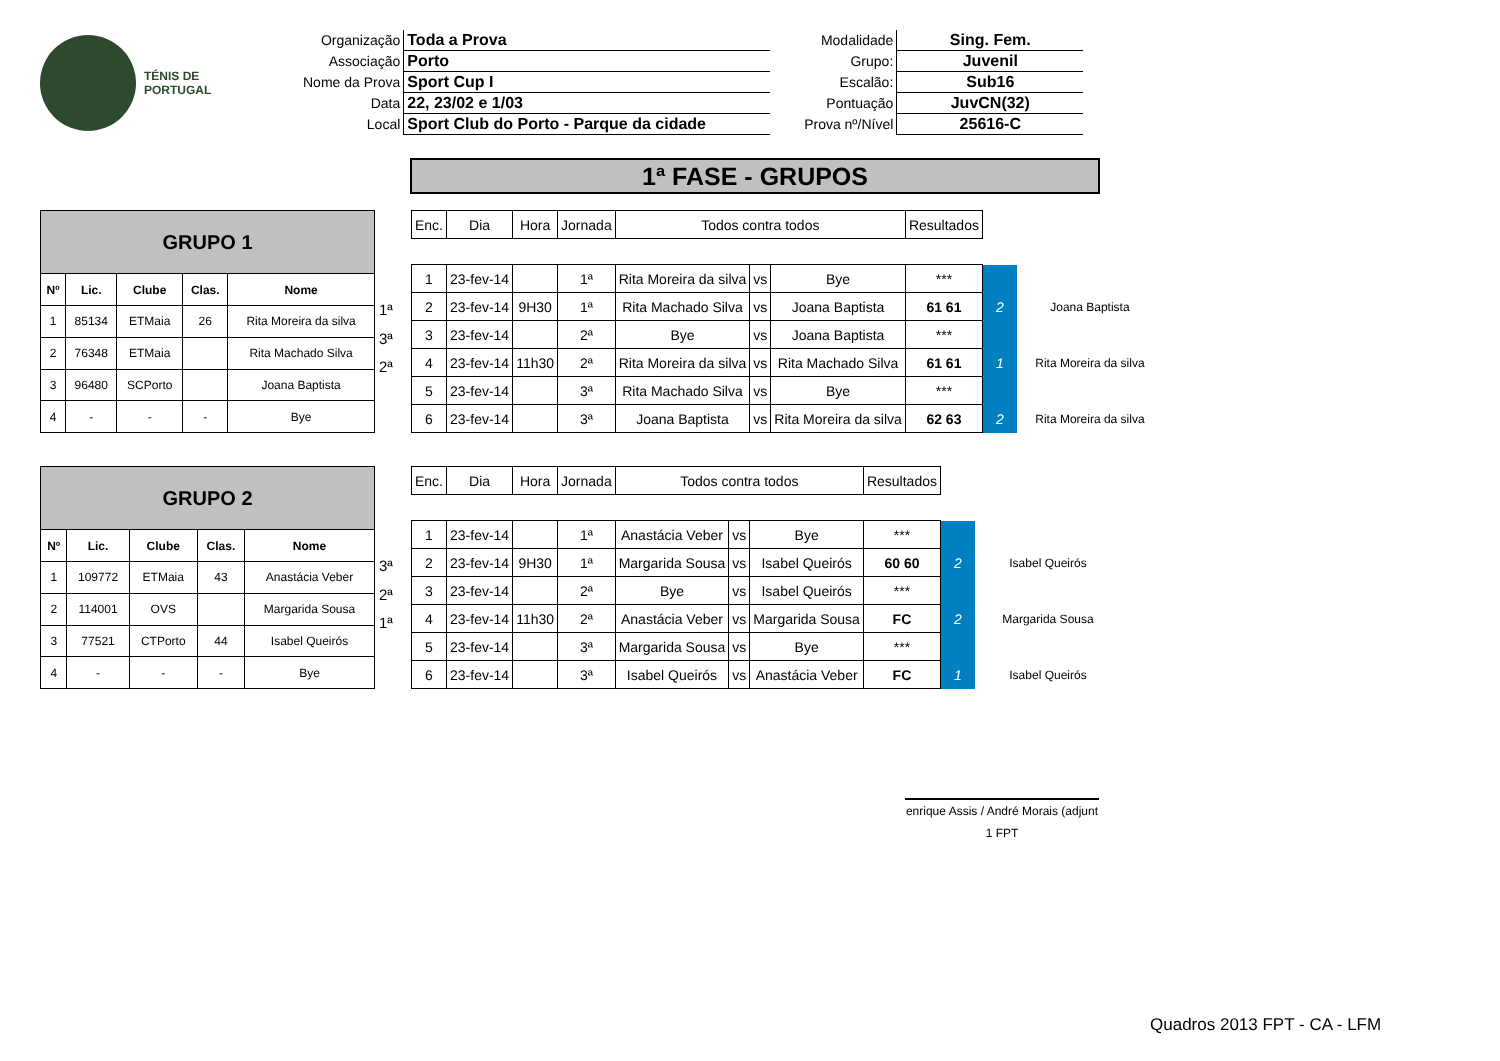TÉNIS DE
PORTUGAL
| Organização | Toda a Prova | Modalidade | Sing. Fem. |
| Associação | Porto | Grupo: | Juvenil |
| Nome da Prova | Sport Cup I | Escalão: | Sub16 |
| Data | 22, 23/02 e 1/03 | Pontuação | JuvCN(32) |
| Local | Sport Club do Porto - Parque da cidade | Prova nº/Nível | 25616-C |
1ª FASE - GRUPOS
| GRUPO 1 | | | | |
| Nº | Lic. | Clube | Clas. | Nome |
| 1 | 85134 | ETMaia | 26 | Rita Moreira da silva |
| 2 | 76348 | ETMaia | | Rita Machado Silva |
| 3 | 96480 | SCPorto | | Joana Baptista |
| 4 | - | - | - | Bye |
1ª
3ª
2ª
| Enc. | Dia | Hora | Jornada | Todos contra todos | | | Resultados | | |
| 1 | 23-fev-14 | | 1ª | Rita Moreira da silva | vs | Bye | *** | | |
| 2 | 23-fev-14 | 9H30 | 1ª | Rita Machado Silva | vs | Joana Baptista | 61 61 | 2 | Joana Baptista |
| 3 | 23-fev-14 | | 2ª | Bye | vs | Joana Baptista | *** | | |
| 4 | 23-fev-14 | 11h30 | 2ª | Rita Moreira da silva | vs | Rita Machado Silva | 61 61 | 1 | Rita Moreira da silva |
| 5 | 23-fev-14 | | 3ª | Rita Machado Silva | vs | Bye | *** | | |
| 6 | 23-fev-14 | | 3ª | Joana Baptista | vs | Rita Moreira da silva | 62 63 | 2 | Rita Moreira da silva |
| GRUPO 2 | | | | |
| Nº | Lic. | Clube | Clas. | Nome |
| 1 | 109772 | ETMaia | 43 | Anastácia Veber |
| 2 | 114001 | OVS | | Margarida Sousa |
| 3 | 77521 | CTPorto | 44 | Isabel Queirós |
| 4 | - | - | - | Bye |
3ª
2ª
1ª
| Enc. | Dia | Hora | Jornada | Todos contra todos | | | Resultados | | |
| 1 | 23-fev-14 | | 1ª | Anastácia Veber | vs | Bye | *** | | |
| 2 | 23-fev-14 | 9H30 | 1ª | Margarida Sousa | vs | Isabel Queirós | 60 60 | 2 | Isabel Queirós |
| 3 | 23-fev-14 | | 2ª | Bye | vs | Isabel Queirós | *** | | |
| 4 | 23-fev-14 | 11h30 | 2ª | Anastácia Veber | vs | Margarida Sousa | FC | 2 | Margarida Sousa |
| 5 | 23-fev-14 | | 3ª | Margarida Sousa | vs | Bye | *** | | |
| 6 | 23-fev-14 | | 3ª | Isabel Queirós | vs | Anastácia Veber | FC | 1 | Isabel Queirós |
enrique Assis / André Morais (adjunt
1 FPT
Quadros 2013 FPT - CA - LFM